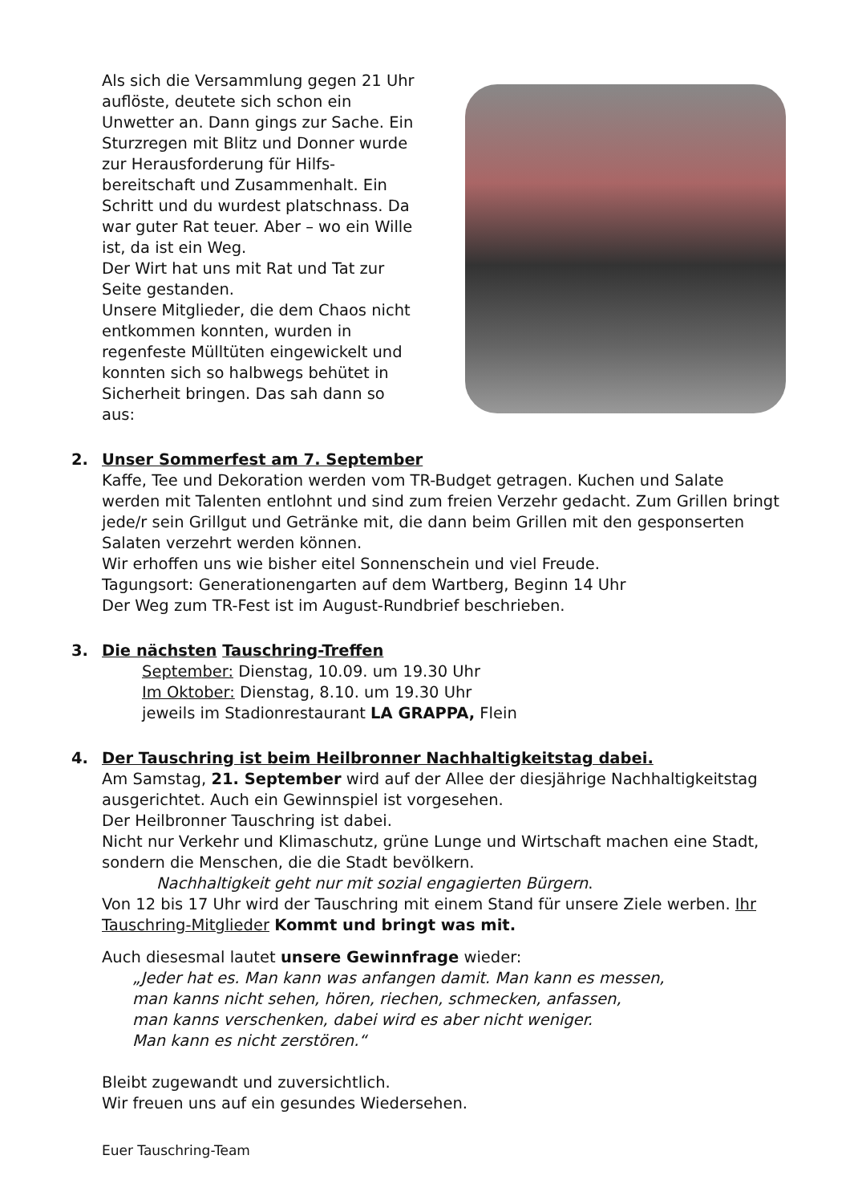Als sich die Versammlung gegen 21 Uhr auflöste, deutete sich schon ein Unwetter an. Dann gings zur Sache. Ein Sturzregen mit Blitz und Donner wurde zur Herausforderung für Hilfs-bereitschaft und Zusammenhalt. Ein Schritt und du wurdest platschnass. Da war guter Rat teuer. Aber – wo ein Wille ist, da ist ein Weg.
Der Wirt hat uns mit Rat und Tat zur Seite gestanden.
Unsere Mitglieder, die dem Chaos nicht entkommen konnten, wurden in regenfeste Mülltüten eingewickelt und konnten sich so halbwegs behütet in Sicherheit bringen. Das sah dann so aus:
2. Unser Sommerfest am 7. September
Kaffe, Tee und Dekoration werden vom TR-Budget getragen. Kuchen und Salate werden mit Talenten entlohnt und sind zum freien Verzehr gedacht. Zum Grillen bringt jede/r sein Grillgut und Getränke mit, die dann beim Grillen mit den gesponserten Salaten verzehrt werden können.
Wir erhoffen uns wie bisher eitel Sonnenschein und viel Freude.
Tagungsort: Generationengarten auf dem Wartberg, Beginn 14 Uhr
Der Weg zum TR-Fest ist im August-Rundbrief beschrieben.
3. Die nächsten Tauschring-Treffen
September: Dienstag, 10.09. um 19.30 Uhr
Im Oktober: Dienstag, 8.10. um 19.30 Uhr
jeweils im Stadionrestaurant LA GRAPPA, Flein
4. Der Tauschring ist beim Heilbronner Nachhaltigkeitstag dabei.
Am Samstag, 21. September wird auf der Allee der diesjährige Nachhaltigkeitstag ausgerichtet. Auch ein Gewinnspiel ist vorgesehen.
Der Heilbronner Tauschring ist dabei.
Nicht nur Verkehr und Klimaschutz, grüne Lunge und Wirtschaft machen eine Stadt, sondern die Menschen, die die Stadt bevölkern.
Nachhaltigkeit geht nur mit sozial engagierten Bürgern.
Von 12 bis 17 Uhr wird der Tauschring mit einem Stand für unsere Ziele werben. Ihr Tauschring-Mitglieder Kommt und bringt was mit.
Auch diesesmal lautet unsere Gewinnfrage wieder:
„Jeder hat es. Man kann was anfangen damit. Man kann es messen,
man kanns nicht sehen, hören, riechen, schmecken, anfassen,
man kanns verschenken, dabei wird es aber nicht weniger.
Man kann es nicht zerstören.“
Bleibt zugewandt und zuversichtlich.
Wir freuen uns auf ein gesundes Wiedersehen.
Euer Tauschring-Team